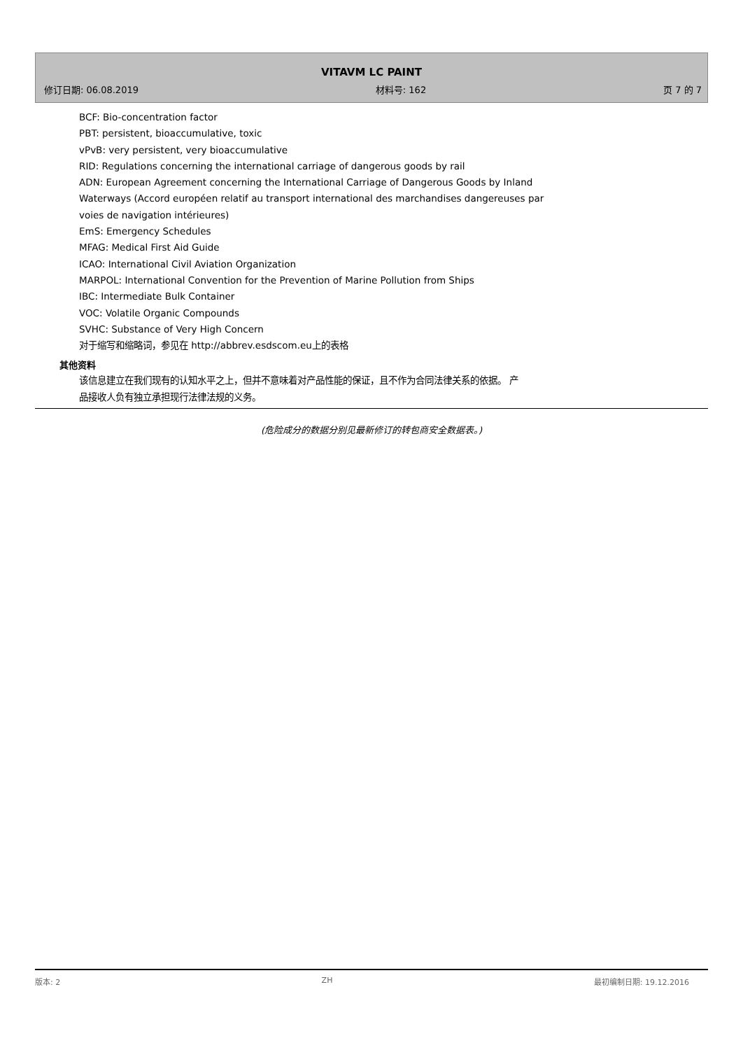VITAVM LC PAINT
修订日期: 06.08.2019 材料号: 162 页 7 的 7
BCF: Bio-concentration factor
PBT: persistent, bioaccumulative, toxic
vPvB: very persistent, very bioaccumulative
RID: Regulations concerning the international carriage of dangerous goods by rail
ADN: European Agreement concerning the International Carriage of Dangerous Goods by Inland
Waterways (Accord européen relatif au transport international des marchandises dangereuses par
voies de navigation intérieures)
EmS: Emergency Schedules
MFAG: Medical First Aid Guide
ICAO: International Civil Aviation Organization
MARPOL: International Convention for the Prevention of Marine Pollution from Ships
IBC: Intermediate Bulk Container
VOC: Volatile Organic Compounds
SVHC: Substance of Very High Concern
对于缩写和缩略词，参见在 http://abbrev.esdscom.eu上的表格
其他资料
该信息建立在我们现有的认知水平之上，但并不意味着对产品性能的保证，且不作为合同法律关系的依据。 产
品接收人负有独立承担现行法律法规的义务。
(危险成分的数据分别见最新修订的转包商安全数据表。)
版本: 2 ZH 最初编制日期: 19.12.2016